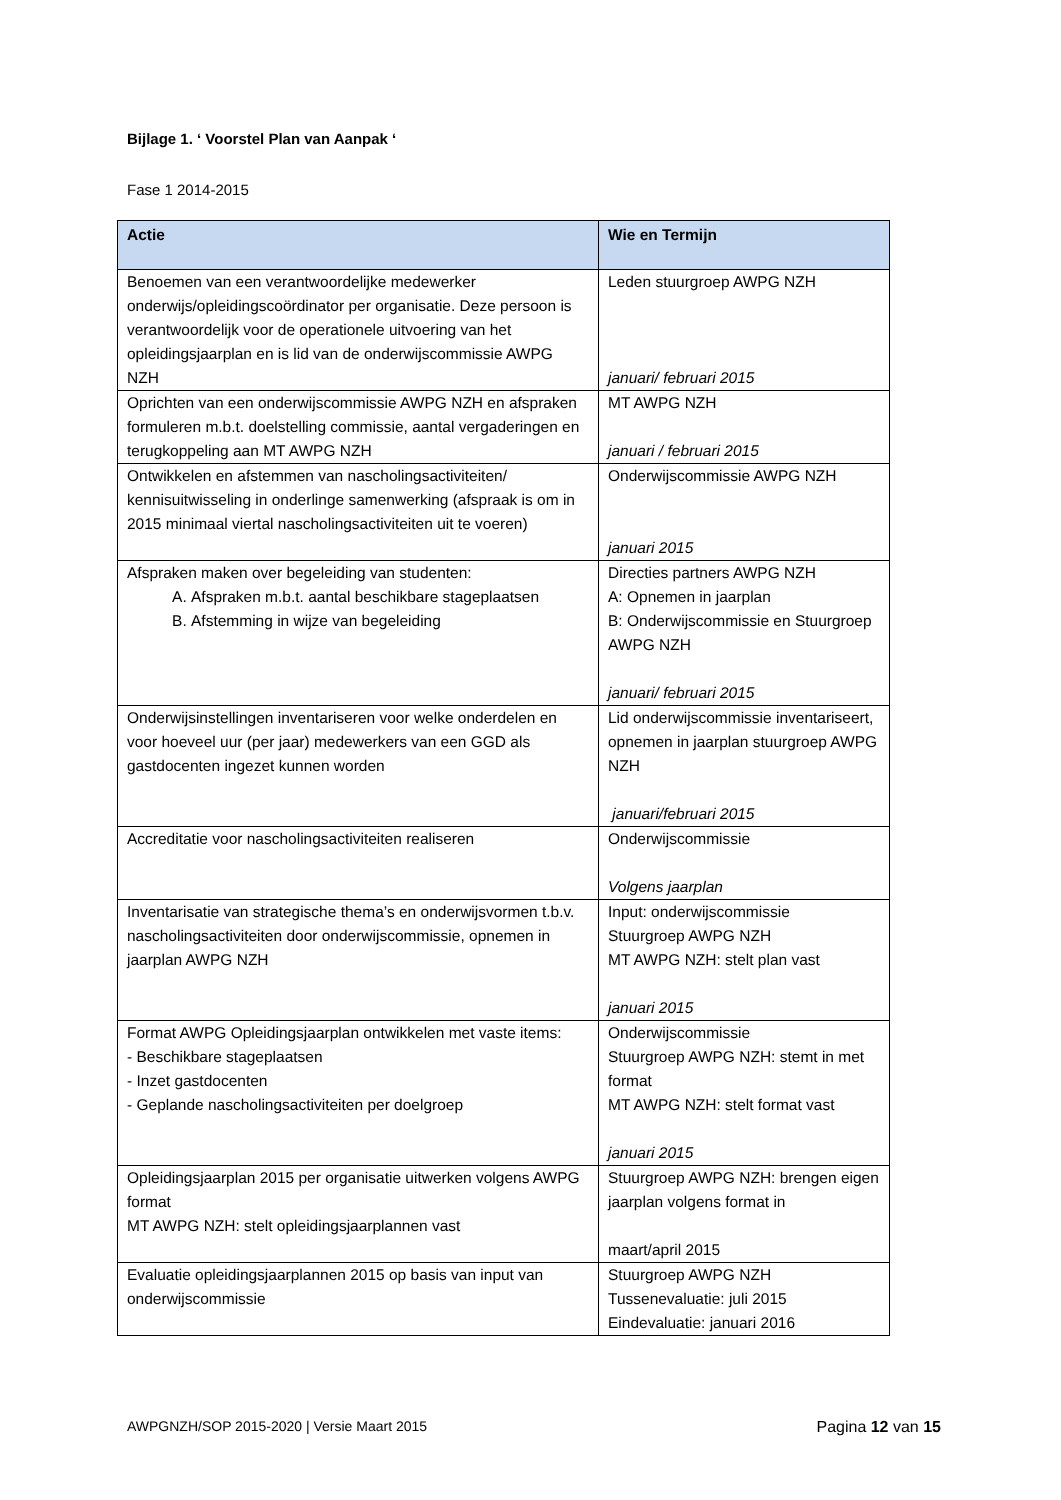Bijlage 1. ‘ Voorstel Plan van Aanpak ‘
Fase 1 2014-2015
| Actie | Wie en Termijn |
| --- | --- |
| Benoemen van een verantwoordelijke medewerker onderwijs/opleidingscoördinator per organisatie. Deze persoon is verantwoordelijk voor de operationele uitvoering van het opleidingsjaarplan en is lid van de onderwijscommissie AWPG NZH | Leden stuurgroep AWPG NZH januari/ februari 2015 |
| Oprichten van een onderwijscommissie AWPG NZH en afspraken formuleren m.b.t. doelstelling commissie, aantal vergaderingen en terugkoppeling aan MT AWPG NZH | MT AWPG NZH januari / februari 2015 |
| Ontwikkelen en afstemmen van nascholingsactiviteiten/ kennisuitwisseling in onderlinge samenwerking (afspraak is om in 2015 minimaal viertal nascholingsactiviteiten uit te voeren) | Onderwijscommissie AWPG NZH januari 2015 |
| Afspraken maken over begeleiding van studenten: A. Afspraken m.b.t. aantal beschikbare stageplaatsen B. Afstemming in wijze van begeleiding | Directies partners AWPG NZH A: Opnemen in jaarplan B: Onderwijscommissie en Stuurgroep AWPG NZH januari/ februari 2015 |
| Onderwijsinstellingen inventariseren voor welke onderdelen en voor hoeveel uur (per jaar) medewerkers van een GGD als gastdocenten ingezet kunnen worden | Lid onderwijscommissie inventariseert, opnemen in jaarplan stuurgroep AWPG NZH januari/februari 2015 |
| Accreditatie voor nascholingsactiviteiten realiseren | Onderwijscommissie Volgens jaarplan |
| Inventarisatie van strategische thema’s en onderwijsvormen t.b.v. nascholingsactiviteiten door onderwijscommissie, opnemen in jaarplan AWPG NZH | Input: onderwijscommissie Stuurgroep AWPG NZH MT AWPG NZH: stelt plan vast januari 2015 |
| Format AWPG Opleidingsjaarplan ontwikkelen met vaste items: - Beschikbare stageplaatsen - Inzet gastdocenten - Geplande nascholingsactiviteiten per doelgroep | Onderwijscommissie Stuurgroep AWPG NZH: stemt in met format MT AWPG NZH: stelt format vast januari 2015 |
| Opleidingsjaarplan 2015 per organisatie uitwerken volgens AWPG format MT AWPG NZH: stelt opleidingsjaarplannen vast | Stuurgroep AWPG NZH: brengen eigen jaarplan volgens format in maart/april 2015 |
| Evaluatie opleidingsjaarplannen 2015 op basis van input van onderwijscommissie | Stuurgroep AWPG NZH Tussenevaluatie: juli 2015 Eindevaluatie: januari 2016 |
AWPGNZH/SOP 2015-2020 | Versie Maart 2015 Pagina 12 van 15